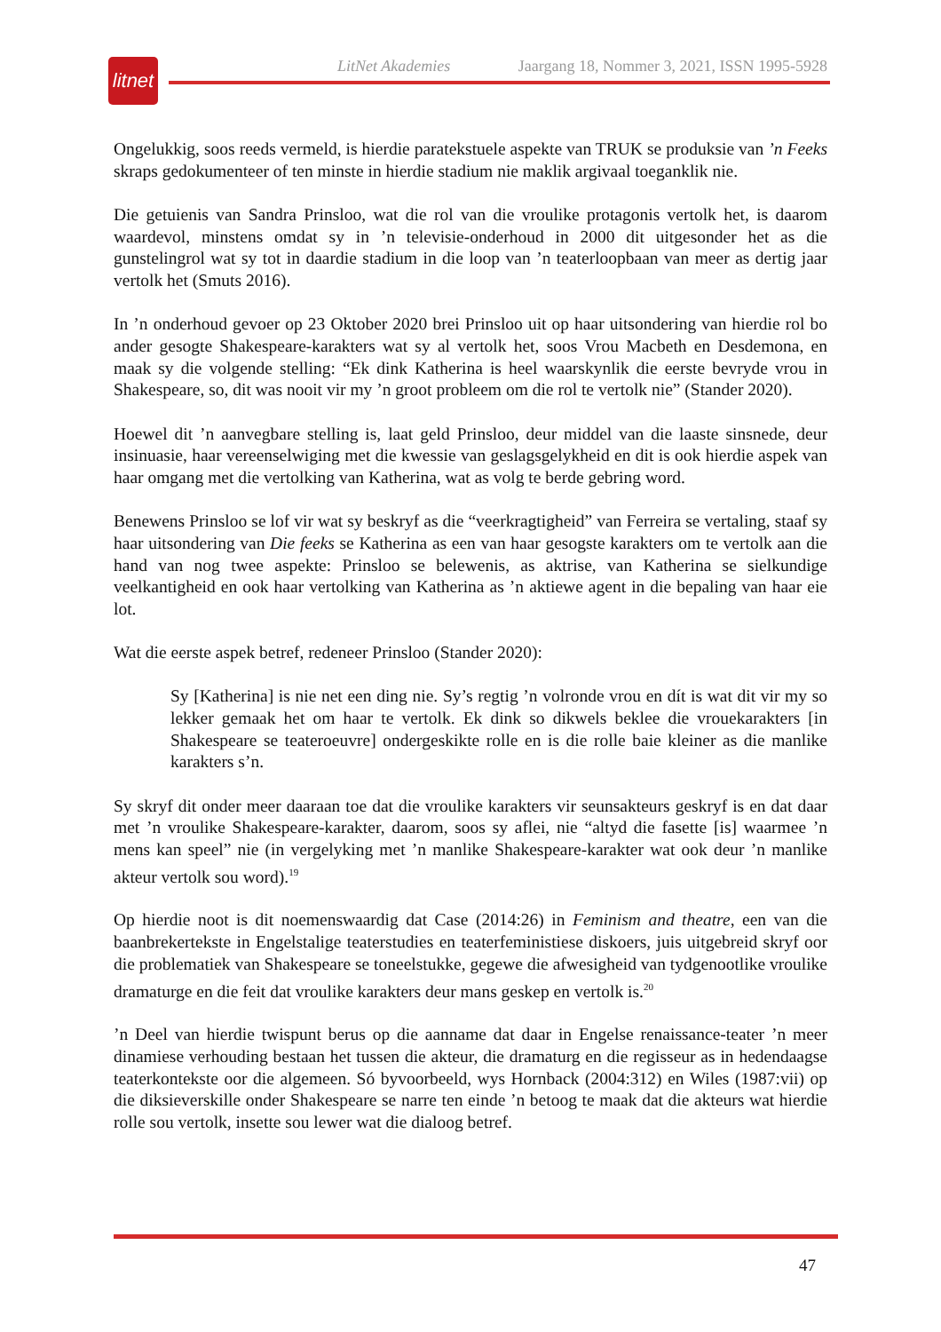LitNet Akademies Jaargang 18, Nommer 3, 2021, ISSN 1995-5928
litnet
Ongelukkig, soos reeds vermeld, is hierdie paratekstuele aspekte van TRUK se produksie van ’n Feeks skraps gedokumenteer of ten minste in hierdie stadium nie maklik argivaal toeganklik nie.
Die getuienis van Sandra Prinsloo, wat die rol van die vroulike protagonis vertolk het, is daarom waardevol, minstens omdat sy in ’n televisie-onderhoud in 2000 dit uitgesonder het as die gunstelingrol wat sy tot in daardie stadium in die loop van ’n teaterloopbaan van meer as dertig jaar vertolk het (Smuts 2016).
In ’n onderhoud gevoer op 23 Oktober 2020 brei Prinsloo uit op haar uitsondering van hierdie rol bo ander gesogte Shakespeare-karakters wat sy al vertolk het, soos Vrou Macbeth en Desdemona, en maak sy die volgende stelling: “Ek dink Katherina is heel waarskynlik die eerste bevryde vrou in Shakespeare, so, dit was nooit vir my ’n groot probleem om die rol te vertolk nie” (Stander 2020).
Hoewel dit ’n aanvegbare stelling is, laat geld Prinsloo, deur middel van die laaste sinsnede, deur insinuasie, haar vereenselwiging met die kwessie van geslagsgelykheid en dit is ook hierdie aspek van haar omgang met die vertolking van Katherina, wat as volg te berde gebring word.
Benewens Prinsloo se lof vir wat sy beskryf as die “veerkragtigheid” van Ferreira se vertaling, staaf sy haar uitsondering van Die feeks se Katherina as een van haar gesogste karakters om te vertolk aan die hand van nog twee aspekte: Prinsloo se belewenis, as aktrise, van Katherina se sielkundige veelkantigheid en ook haar vertolking van Katherina as ’n aktiewe agent in die bepaling van haar eie lot.
Wat die eerste aspek betref, redeneer Prinsloo (Stander 2020):
Sy [Katherina] is nie net een ding nie. Sy’s regtig ’n volronde vrou en dít is wat dit vir my so lekker gemaak het om haar te vertolk. Ek dink so dikwels beklee die vrouekarakters [in Shakespeare se teateroeuvre] ondergeskikte rolle en is die rolle baie kleiner as die manlike karakters s’n.
Sy skryf dit onder meer daaraan toe dat die vroulike karakters vir seunsakteurs geskryf is en dat daar met ’n vroulike Shakespeare-karakter, daarom, soos sy aflei, nie “altyd die fasette [is] waarmee ’n mens kan speel” nie (in vergelyking met ’n manlike Shakespeare-karakter wat ook deur ’n manlike akteur vertolk sou word).<sup>19</sup>
Op hierdie noot is dit noemenswaardig dat Case (2014:26) in Feminism and theatre, een van die baanbrekertekste in Engelstalige teaterstudies en teaterfeministiese diskoers, juis uitgebreid skryf oor die problematiek van Shakespeare se toneelstukke, gegewe die afwesigheid van tydgenootlike vroulike dramaturge en die feit dat vroulike karakters deur mans geskep en vertolk is.<sup>20</sup>
’n Deel van hierdie twispunt berus op die aanname dat daar in Engelse renaissance-teater ’n meer dinamiese verhouding bestaan het tussen die akteur, die dramaturg en die regisseur as in hedendaagse teaterkontekste oor die algemeen. Só byvoorbeeld, wys Hornback (2004:312) en Wiles (1987:vii) op die diksieverskille onder Shakespeare se narre ten einde ’n betoog te maak dat die akteurs wat hierdie rolle sou vertolk, insette sou lewer wat die dialoog betref.
47